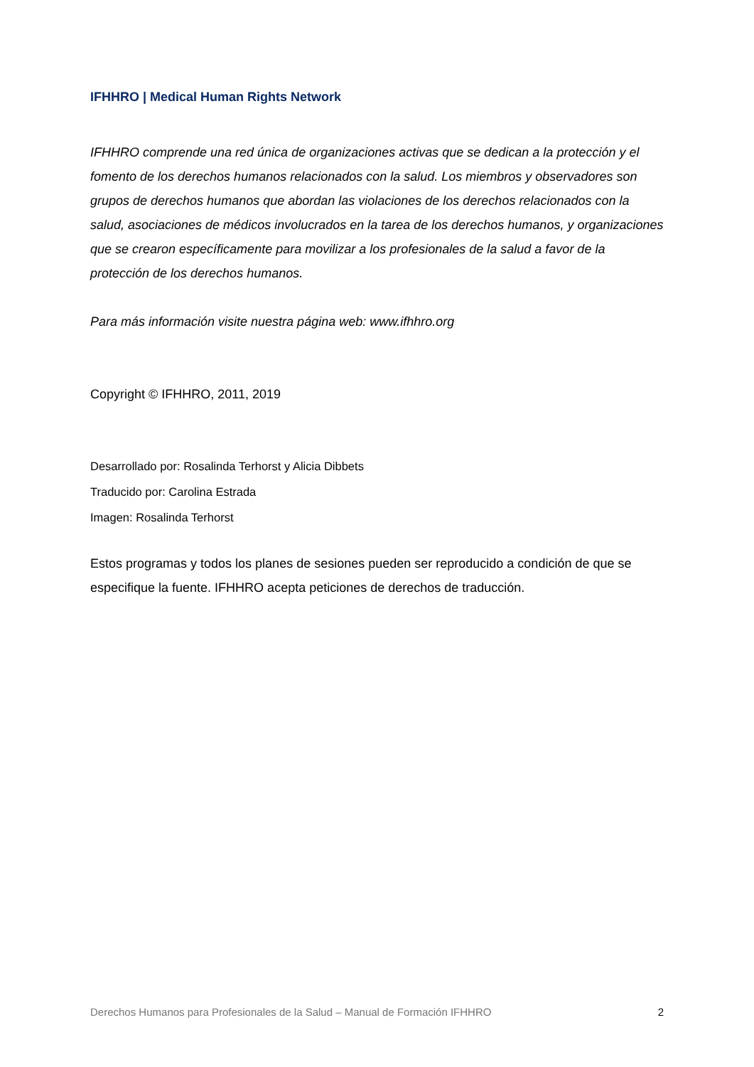IFHHRO | Medical Human Rights Network
IFHHRO comprende una red única de organizaciones activas que se dedican a la protección y el fomento de los derechos humanos relacionados con la salud. Los miembros y observadores son grupos de derechos humanos que abordan las violaciones de los derechos relacionados con la salud, asociaciones de médicos involucrados en la tarea de los derechos humanos, y organizaciones que se crearon específicamente para movilizar a los profesionales de la salud a favor de la protección de los derechos humanos.
Para más información visite nuestra página web: www.ifhhro.org
Copyright © IFHHRO, 2011, 2019
Desarrollado por: Rosalinda Terhorst y Alicia Dibbets
Traducido por: Carolina Estrada
Imagen: Rosalinda Terhorst
Estos programas y todos los planes de sesiones pueden ser reproducido a condición de que se especifique la fuente. IFHHRO acepta peticiones de derechos de traducción.
Derechos Humanos para Profesionales de la Salud – Manual de Formación IFHHRO 2